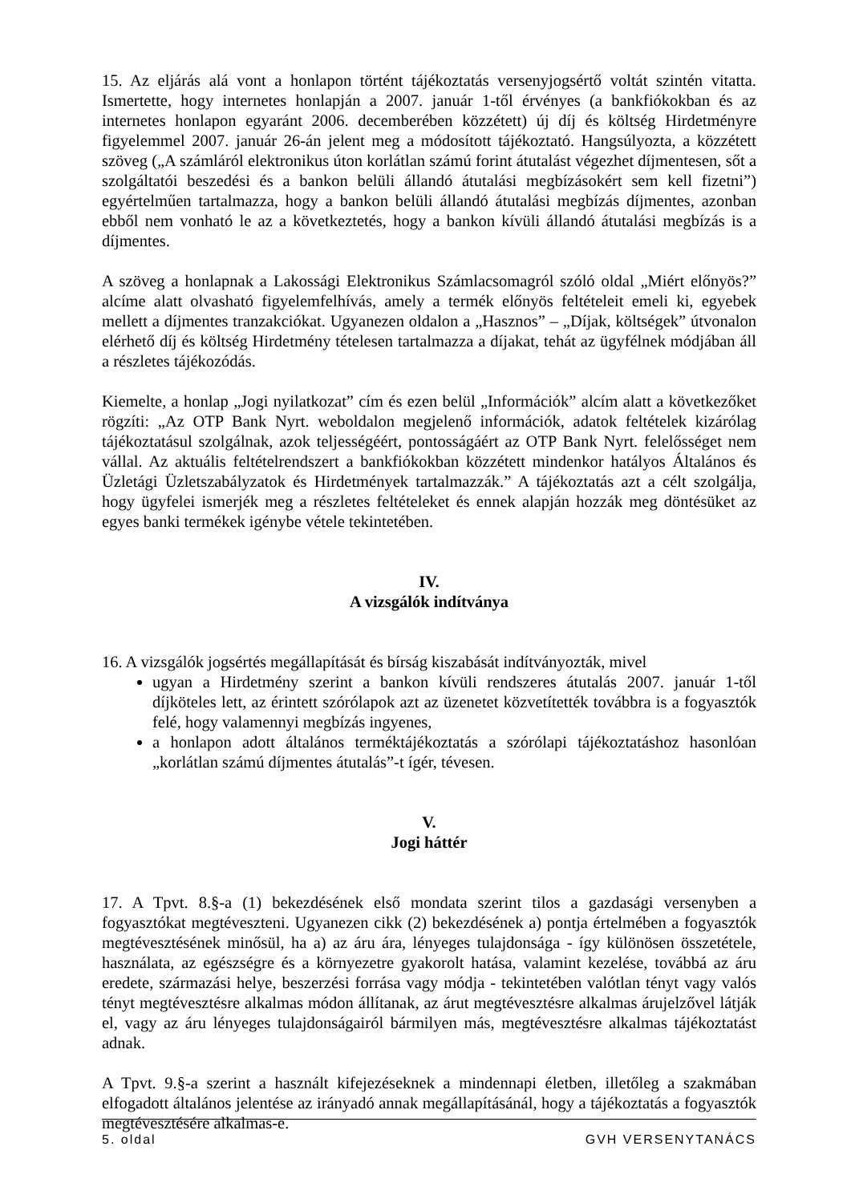15. Az eljárás alá vont a honlapon történt tájékoztatás versenyjogsértő voltát szintén vitatta. Ismertette, hogy internetes honlapján a 2007. január 1-től érvényes (a bankfiókokban és az internetes honlapon egyaránt 2006. decemberében közzétett) új díj és költség Hirdetményre figyelemmel 2007. január 26-án jelent meg a módosított tájékoztató. Hangsúlyozta, a közzétett szöveg („A számláról elektronikus úton korlátlan számú forint átutalást végezhet díjmentesen, sőt a szolgáltatói beszedési és a bankon belüli állandó átutalási megbízásokért sem kell fizetni”) egyértelműen tartalmazza, hogy a bankon belüli állandó átutalási megbízás díjmentes, azonban ebből nem vonható le az a következtetés, hogy a bankon kívüli állandó átutalási megbízás is a díjmentes.
A szöveg a honlapnak a Lakossági Elektronikus Számlacsomagról szóló oldal „Miért előnyös?” alcíme alatt olvasható figyelemfelhívás, amely a termék előnyös feltételeit emeli ki, egyebek mellett a díjmentes tranzakciókat. Ugyanezen oldalon a „Hasznos” – „Díjak, költségek” útvonalon elérhető díj és költség Hirdetmény tételesen tartalmazza a díjakat, tehát az ügyfélnek módjában áll a részletes tájékozódás.
Kiemelte, a honlap „Jogi nyilatkozat” cím és ezen belül „Információk” alcím alatt a következőket rögzíti: „Az OTP Bank Nyrt. weboldalon megjelenő információk, adatok feltételek kizárólag tájékoztatásul szolgálnak, azok teljességéért, pontosságáért az OTP Bank Nyrt. felelősséget nem vállal. Az aktuális feltételrendszert a bankfiókokban közzétett mindenkor hatályos Általános és Üzletági Üzletszabályzatok és Hirdetmények tartalmazzák.” A tájékoztatás azt a célt szolgálja, hogy ügyfelei ismerjék meg a részletes feltételeket és ennek alapján hozzák meg döntésüket az egyes banki termékek igénybe vétele tekintetében.
IV.
A vizsgálók indítványa
16. A vizsgálók jogsértés megállapítását és bírság kiszabását indítványozták, mivel
ugyan a Hirdetmény szerint a bankon kívüli rendszeres átutalás 2007. január 1-től díjköteles lett, az érintett szórólapok azt az üzenetet közvetítették továbbra is a fogyasztók felé, hogy valamennyi megbízás ingyenes,
a honlapon adott általános terméktájékoztatás a szórólapi tájékoztatáshoz hasonlóan „korlátlan számú díjmentes átutalás”-t ígér, tévesen.
V.
Jogi háttér
17. A Tpvt. 8.§-a (1) bekezdésének első mondata szerint tilos a gazdasági versenyben a fogyasztókat megtéveszteni. Ugyanezen cikk (2) bekezdésének a) pontja értelmében a fogyasztók megtévesztésének minősül, ha a) az áru ára, lényeges tulajdonsága - így különösen összetétele, használata, az egészségre és a környezetre gyakorolt hatása, valamint kezelése, továbbá az áru eredete, származási helye, beszerzési forrása vagy módja - tekintetében valótlan tényt vagy valós tényt megtévesztésre alkalmas módon állítanak, az árut megtévesztésre alkalmas árujelzővel látják el, vagy az áru lényeges tulajdonságairól bármilyen más, megtévesztésre alkalmas tájékoztatást adnak.
A Tpvt. 9.§-a szerint a használt kifejezéseknek a mindennapi életben, illetőleg a szakmában elfogadott általános jelentése az irányadó annak megállapításánál, hogy a tájékoztatás a fogyasztók megtévesztésére alkalmas-e.
5. oldal GVH VERSENYTANÁCS